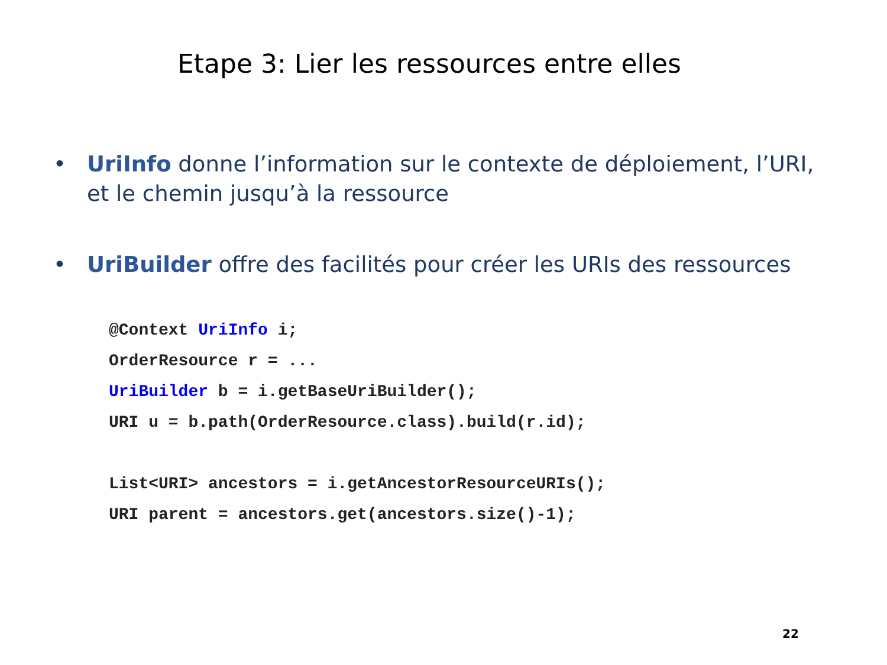Etape 3: Lier les ressources entre elles
• UriInfo donne l’information sur le contexte de déploiement, l’URI, et le chemin jusqu’à la ressource
• UriBuilder offre des facilités pour créer les URIs des ressources
@Context UriInfo i;
OrderResource r = ...
UriBuilder b = i.getBaseUriBuilder();
URI u = b.path(OrderResource.class).build(r.id);

List<URI> ancestors = i.getAncestorResourceURIs();
URI parent = ancestors.get(ancestors.size()-1);
22